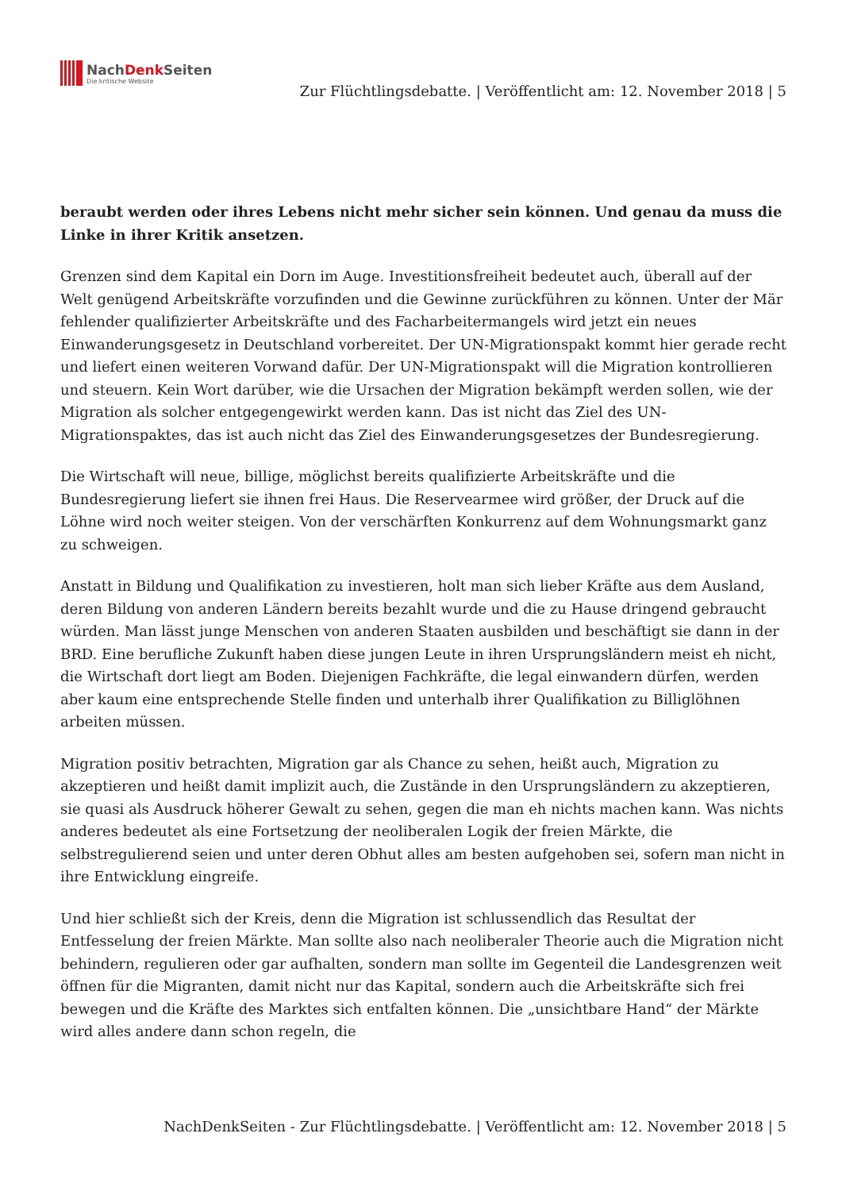NachDenk Seiten
Die kritische Website
Zur Flüchtlingsdebatte. | Veröffentlicht am: 12. November 2018 | 5
beraubt werden oder ihres Lebens nicht mehr sicher sein können. Und genau da muss die Linke in ihrer Kritik ansetzen.
Grenzen sind dem Kapital ein Dorn im Auge. Investitionsfreiheit bedeutet auch, überall auf der Welt genügend Arbeitskräfte vorzufinden und die Gewinne zurückführen zu können. Unter der Mär fehlender qualifizierter Arbeitskräfte und des Facharbeitermangels wird jetzt ein neues Einwanderungsgesetz in Deutschland vorbereitet. Der UN-Migrationspakt kommt hier gerade recht und liefert einen weiteren Vorwand dafür. Der UN-Migrationspakt will die Migration kontrollieren und steuern. Kein Wort darüber, wie die Ursachen der Migration bekämpft werden sollen, wie der Migration als solcher entgegengewirkt werden kann. Das ist nicht das Ziel des UN-Migrationspaktes, das ist auch nicht das Ziel des Einwanderungsgesetzes der Bundesregierung.
Die Wirtschaft will neue, billige, möglichst bereits qualifizierte Arbeitskräfte und die Bundesregierung liefert sie ihnen frei Haus. Die Reservearmee wird größer, der Druck auf die Löhne wird noch weiter steigen. Von der verschärften Konkurrenz auf dem Wohnungsmarkt ganz zu schweigen.
Anstatt in Bildung und Qualifikation zu investieren, holt man sich lieber Kräfte aus dem Ausland, deren Bildung von anderen Ländern bereits bezahlt wurde und die zu Hause dringend gebraucht würden. Man lässt junge Menschen von anderen Staaten ausbilden und beschäftigt sie dann in der BRD. Eine berufliche Zukunft haben diese jungen Leute in ihren Ursprungsländern meist eh nicht, die Wirtschaft dort liegt am Boden. Diejenigen Fachkräfte, die legal einwandern dürfen, werden aber kaum eine entsprechende Stelle finden und unterhalb ihrer Qualifikation zu Billiglöhnen arbeiten müssen.
Migration positiv betrachten, Migration gar als Chance zu sehen, heißt auch, Migration zu akzeptieren und heißt damit implizit auch, die Zustände in den Ursprungsländern zu akzeptieren, sie quasi als Ausdruck höherer Gewalt zu sehen, gegen die man eh nichts machen kann. Was nichts anderes bedeutet als eine Fortsetzung der neoliberalen Logik der freien Märkte, die selbstregulierend seien und unter deren Obhut alles am besten aufgehoben sei, sofern man nicht in ihre Entwicklung eingreife.
Und hier schließt sich der Kreis, denn die Migration ist schlussendlich das Resultat der Entfesselung der freien Märkte. Man sollte also nach neoliberaler Theorie auch die Migration nicht behindern, regulieren oder gar aufhalten, sondern man sollte im Gegenteil die Landesgrenzen weit öffnen für die Migranten, damit nicht nur das Kapital, sondern auch die Arbeitskräfte sich frei bewegen und die Kräfte des Marktes sich entfalten können. Die „unsichtbare Hand“ der Märkte wird alles andere dann schon regeln, die
NachDenkSeiten - Zur Flüchtlingsdebatte. | Veröffentlicht am: 12. November 2018 | 5